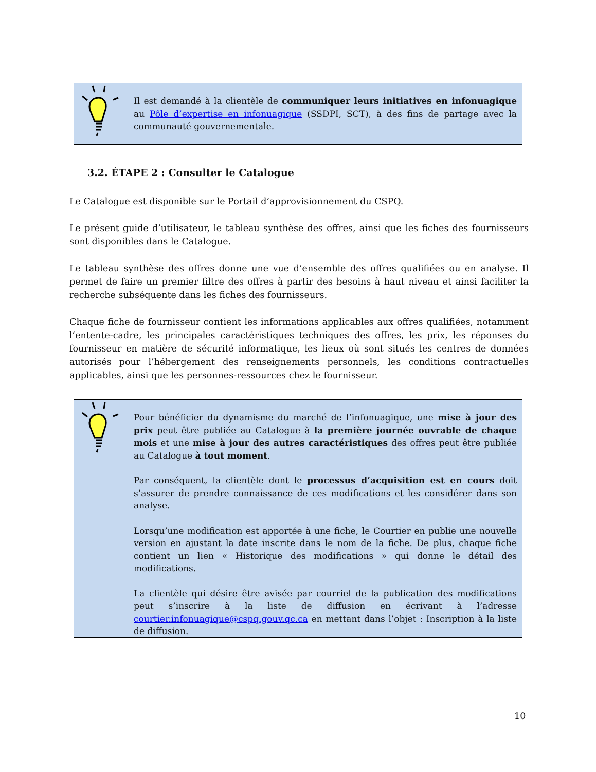Il est demandé à la clientèle de communiquer leurs initiatives en infonuagique au Pôle d’expertise en infonuagique (SSDPI, SCT), à des fins de partage avec la communauté gouvernementale.
3.2. ÉTAPE 2 : Consulter le Catalogue
Le Catalogue est disponible sur le Portail d’approvisionnement du CSPQ.
Le présent guide d’utilisateur, le tableau synthèse des offres, ainsi que les fiches des fournisseurs sont disponibles dans le Catalogue.
Le tableau synthèse des offres donne une vue d’ensemble des offres qualifiées ou en analyse. Il permet de faire un premier filtre des offres à partir des besoins à haut niveau et ainsi faciliter la recherche subséquente dans les fiches des fournisseurs.
Chaque fiche de fournisseur contient les informations applicables aux offres qualifiées, notamment l’entente-cadre, les principales caractéristiques techniques des offres, les prix, les réponses du fournisseur en matière de sécurité informatique, les lieux où sont situés les centres de données autorisés pour l’hébergement des renseignements personnels, les conditions contractuelles applicables, ainsi que les personnes-ressources chez le fournisseur.
Pour bénéficier du dynamisme du marché de l’infonuagique, une mise à jour des prix peut être publiée au Catalogue à la première journée ouvrable de chaque mois et une mise à jour des autres caractéristiques des offres peut être publiée au Catalogue à tout moment.
Par conséquent, la clientèle dont le processus d’acquisition est en cours doit s’assurer de prendre connaissance de ces modifications et les considérer dans son analyse.
Lorsqu’une modification est apportée à une fiche, le Courtier en publie une nouvelle version en ajustant la date inscrite dans le nom de la fiche. De plus, chaque fiche contient un lien « Historique des modifications » qui donne le détail des modifications.
La clientèle qui désire être avisée par courriel de la publication des modifications peut s’inscrire à la liste de diffusion en écrivant à l’adresse courtier.infonuagique@cspq.gouv.qc.ca en mettant dans l’objet : Inscription à la liste de diffusion.
10